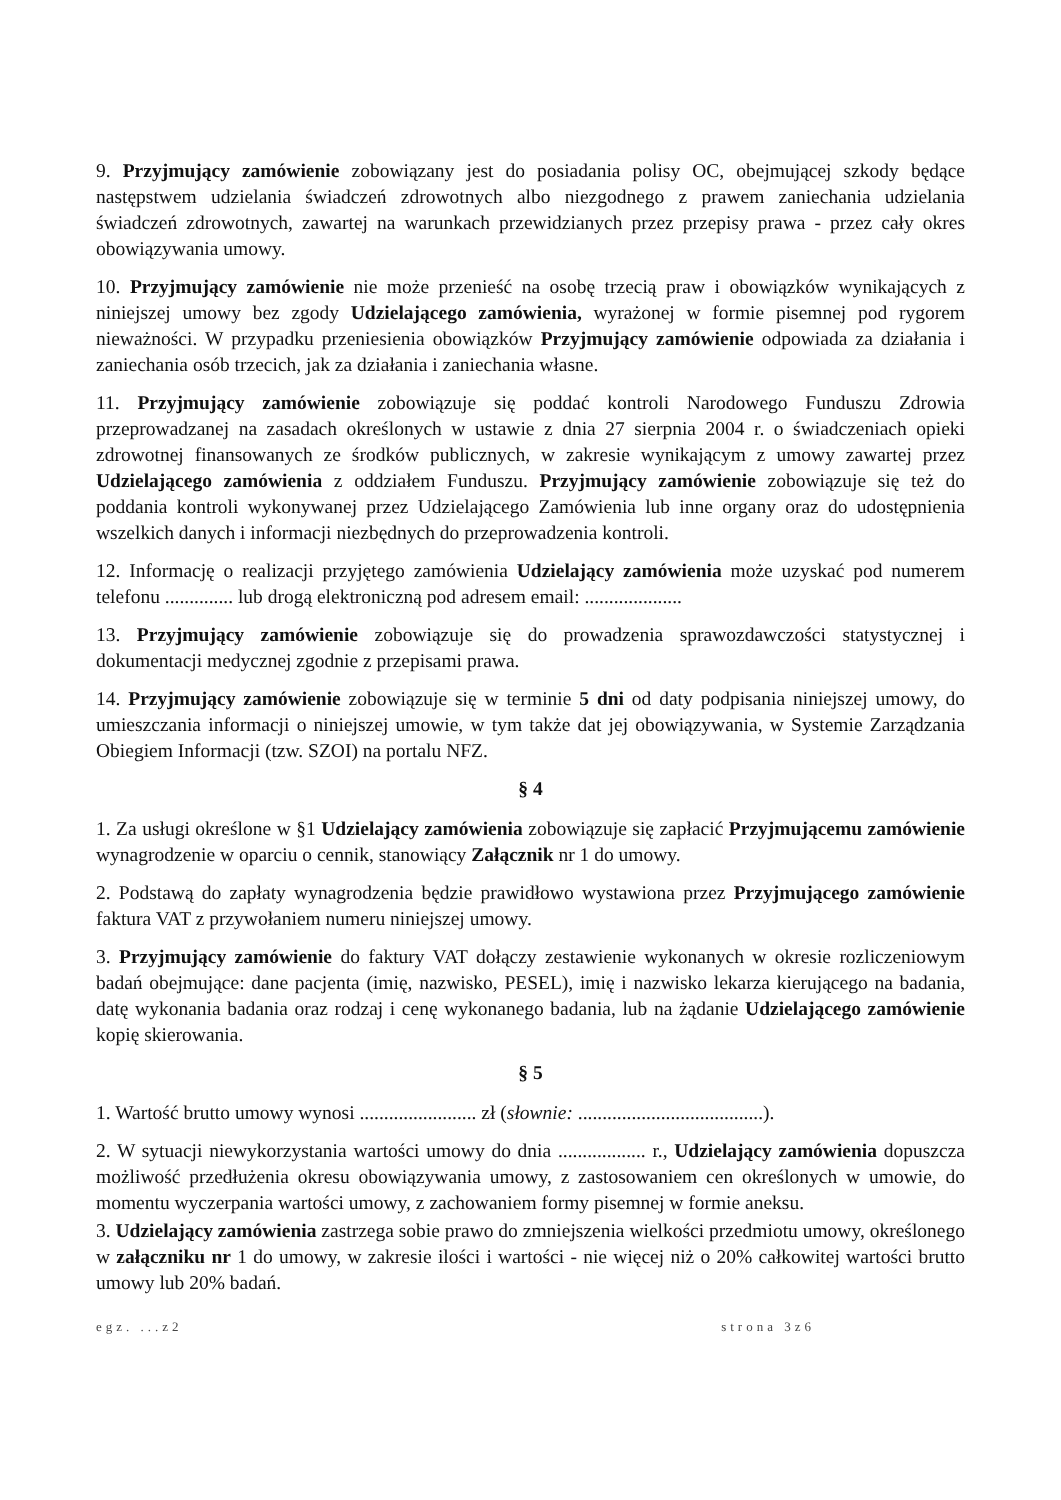9. Przyjmujący zamówienie zobowiązany jest do posiadania polisy OC, obejmującej szkody będące następstwem udzielania świadczeń zdrowotnych albo niezgodnego z prawem zaniechania udzielania świadczeń zdrowotnych, zawartej na warunkach przewidzianych przez przepisy prawa - przez cały okres obowiązywania umowy.
10. Przyjmujący zamówienie nie może przenieść na osobę trzecią praw i obowiązków wynikających z niniejszej umowy bez zgody Udzielającego zamówienia, wyrażonej w formie pisemnej pod rygorem nieważności. W przypadku przeniesienia obowiązków Przyjmujący zamówienie odpowiada za działania i zaniechania osób trzecich, jak za działania i zaniechania własne.
11. Przyjmujący zamówienie zobowiązuje się poddać kontroli Narodowego Funduszu Zdrowia przeprowadzanej na zasadach określonych w ustawie z dnia 27 sierpnia 2004 r. o świadczeniach opieki zdrowotnej finansowanych ze środków publicznych, w zakresie wynikającym z umowy zawartej przez Udzielającego zamówienia z oddziałem Funduszu. Przyjmujący zamówienie zobowiązuje się też do poddania kontroli wykonywanej przez Udzielającego Zamówienia lub inne organy oraz do udostępnienia wszelkich danych i informacji niezbędnych do przeprowadzenia kontroli.
12. Informację o realizacji przyjętego zamówienia Udzielający zamówienia może uzyskać pod numerem telefonu .............. lub drogą elektroniczną pod adresem email: ....................
13. Przyjmujący zamówienie zobowiązuje się do prowadzenia sprawozdawczości statystycznej i dokumentacji medycznej zgodnie z przepisami prawa.
14. Przyjmujący zamówienie zobowiązuje się w terminie 5 dni od daty podpisania niniejszej umowy, do umieszczania informacji o niniejszej umowie, w tym także dat jej obowiązywania, w Systemie Zarządzania Obiegiem Informacji (tzw. SZOI) na portalu NFZ.
§ 4
1. Za usługi określone w §1 Udzielający zamówienia zobowiązuje się zapłacić Przyjmującemu zamówienie wynagrodzenie w oparciu o cennik, stanowiący Załącznik nr 1 do umowy.
2. Podstawą do zapłaty wynagrodzenia będzie prawidłowo wystawiona przez Przyjmującego zamówienie faktura VAT z przywołaniem numeru niniejszej umowy.
3. Przyjmujący zamówienie do faktury VAT dołączy zestawienie wykonanych w okresie rozliczeniowym badań obejmujące: dane pacjenta (imię, nazwisko, PESEL), imię i nazwisko lekarza kierującego na badania, datę wykonania badania oraz rodzaj i cenę wykonanego badania, lub na żądanie Udzielającego zamówienie kopię skierowania.
§ 5
1. Wartość brutto umowy wynosi ........................ zł (słownie: ......................................).
2. W sytuacji niewykorzystania wartości umowy do dnia .................. r., Udzielający zamówienia dopuszcza możliwość przedłużenia okresu obowiązywania umowy, z zastosowaniem cen określonych w umowie, do momentu wyczerpania wartości umowy, z zachowaniem formy pisemnej w formie aneksu.
3. Udzielający zamówienia zastrzega sobie prawo do zmniejszenia wielkości przedmiotu umowy, określonego w załączniku nr 1 do umowy, w zakresie ilości i wartości - nie więcej niż o 20% całkowitej wartości brutto umowy lub 20% badań.
egz. ...z2 strona 3z6